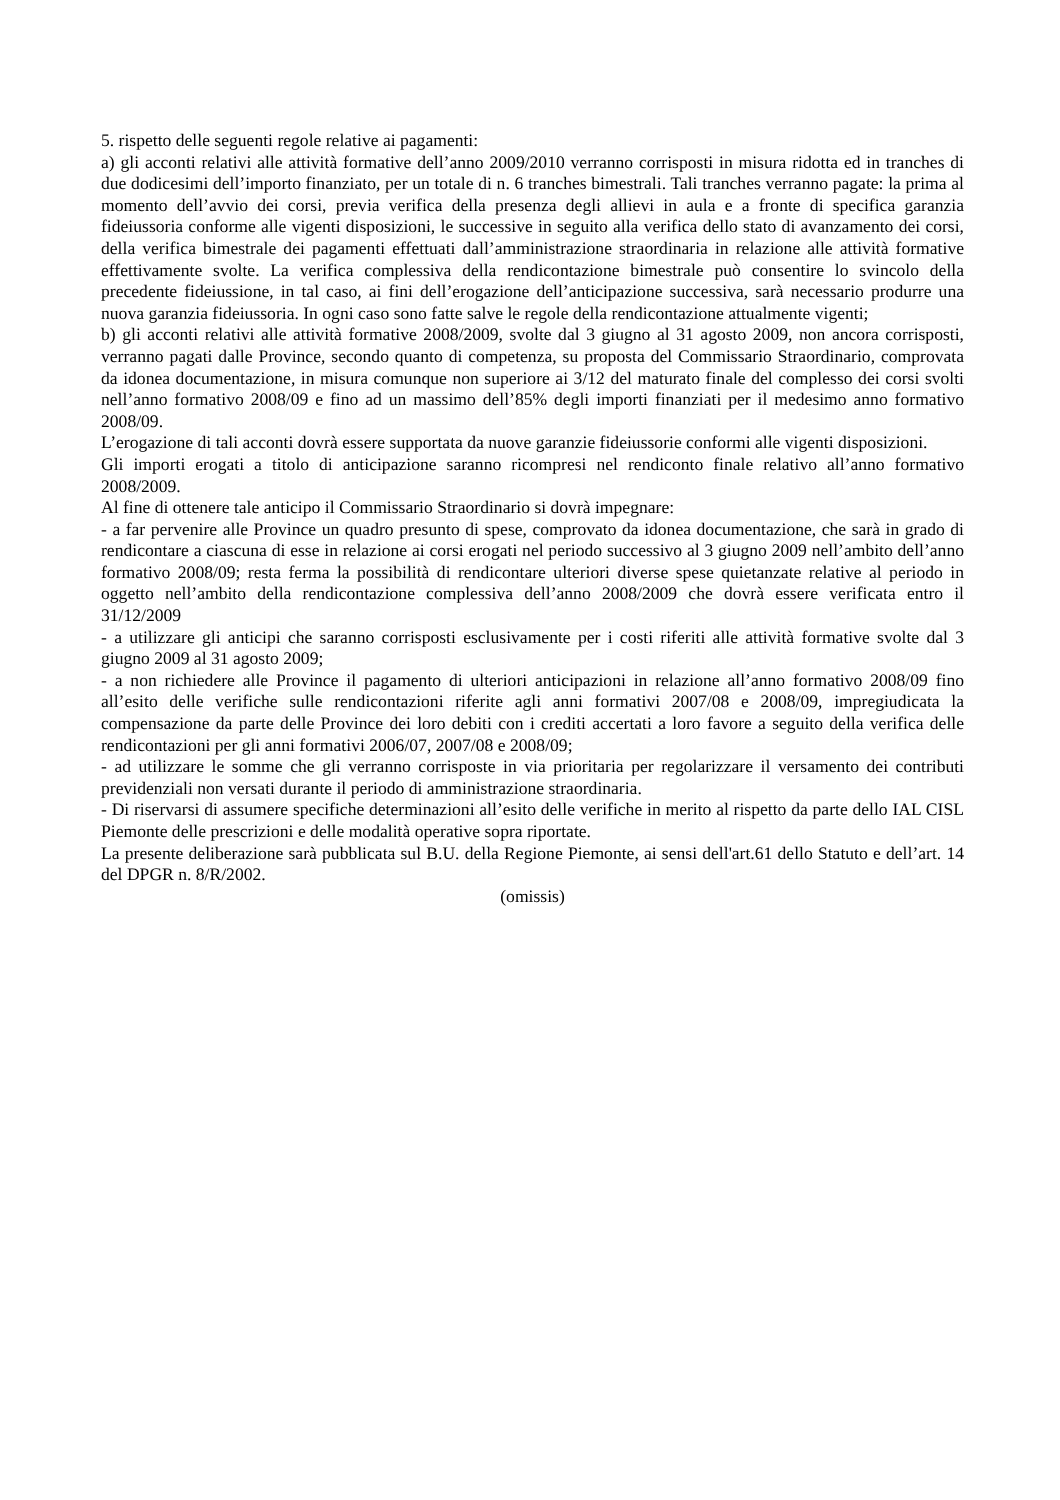5. rispetto delle seguenti regole relative ai pagamenti:
a) gli acconti relativi alle attività formative dell’anno 2009/2010 verranno corrisposti in misura ridotta ed in tranches di due dodicesimi dell’importo finanziato, per un totale di n. 6 tranches bimestrali. Tali tranches verranno pagate: la prima al momento dell’avvio dei corsi, previa verifica della presenza degli allievi in aula e a fronte di specifica garanzia fideiussoria conforme alle vigenti disposizioni, le successive in seguito alla verifica dello stato di avanzamento dei corsi, della verifica bimestrale dei pagamenti effettuati dall’amministrazione straordinaria in relazione alle attività formative effettivamente svolte. La verifica complessiva della rendicontazione bimestrale può consentire lo svincolo della precedente fideiussione, in tal caso, ai fini dell’erogazione dell’anticipazione successiva, sarà necessario produrre una nuova garanzia fideiussoria. In ogni caso sono fatte salve le regole della rendicontazione attualmente vigenti;
b) gli acconti relativi alle attività formative 2008/2009, svolte dal 3 giugno al 31 agosto 2009, non ancora corrisposti, verranno pagati dalle Province, secondo quanto di competenza, su proposta del Commissario Straordinario, comprovata da idonea documentazione, in misura comunque non superiore ai 3/12 del maturato finale del complesso dei corsi svolti nell’anno formativo 2008/09 e fino ad un massimo dell’85% degli importi finanziati per il medesimo anno formativo 2008/09.
L’erogazione di tali acconti dovrà essere supportata da nuove garanzie fideiussorie conformi alle vigenti disposizioni.
Gli importi erogati a titolo di anticipazione saranno ricompresi nel rendiconto finale relativo all’anno formativo 2008/2009.
Al fine di ottenere tale anticipo il Commissario Straordinario si dovrà impegnare:
- a far pervenire alle Province un quadro presunto di spese, comprovato da idonea documentazione, che sarà in grado di rendicontare a ciascuna di esse in relazione ai corsi erogati nel periodo successivo al 3 giugno 2009 nell’ambito dell’anno formativo 2008/09; resta ferma la possibilità di rendicontare ulteriori diverse spese quietanzate relative al periodo in oggetto nell’ambito della rendicontazione complessiva dell’anno 2008/2009 che dovrà essere verificata entro il 31/12/2009
- a utilizzare gli anticipi che saranno corrisposti esclusivamente per i costi riferiti alle attività formative svolte dal 3 giugno 2009 al 31 agosto 2009;
- a non richiedere alle Province il pagamento di ulteriori anticipazioni in relazione all’anno formativo 2008/09 fino all’esito delle verifiche sulle rendicontazioni riferite agli anni formativi 2007/08 e 2008/09, impregiudicata la compensazione da parte delle Province dei loro debiti con i crediti accertati a loro favore a seguito della verifica delle rendicontazioni per gli anni formativi 2006/07, 2007/08 e 2008/09;
- ad utilizzare le somme che gli verranno corrisposte in via prioritaria per regolarizzare il versamento dei contributi previdenziali non versati durante il periodo di amministrazione straordinaria.
- Di riservarsi di assumere specifiche determinazioni all’esito delle verifiche in merito al rispetto da parte dello IAL CISL Piemonte delle prescrizioni e delle modalità operative sopra riportate.
La presente deliberazione sarà pubblicata sul B.U. della Regione Piemonte, ai sensi dell'art.61 dello Statuto e dell’art. 14 del DPGR n. 8/R/2002.
(omissis)